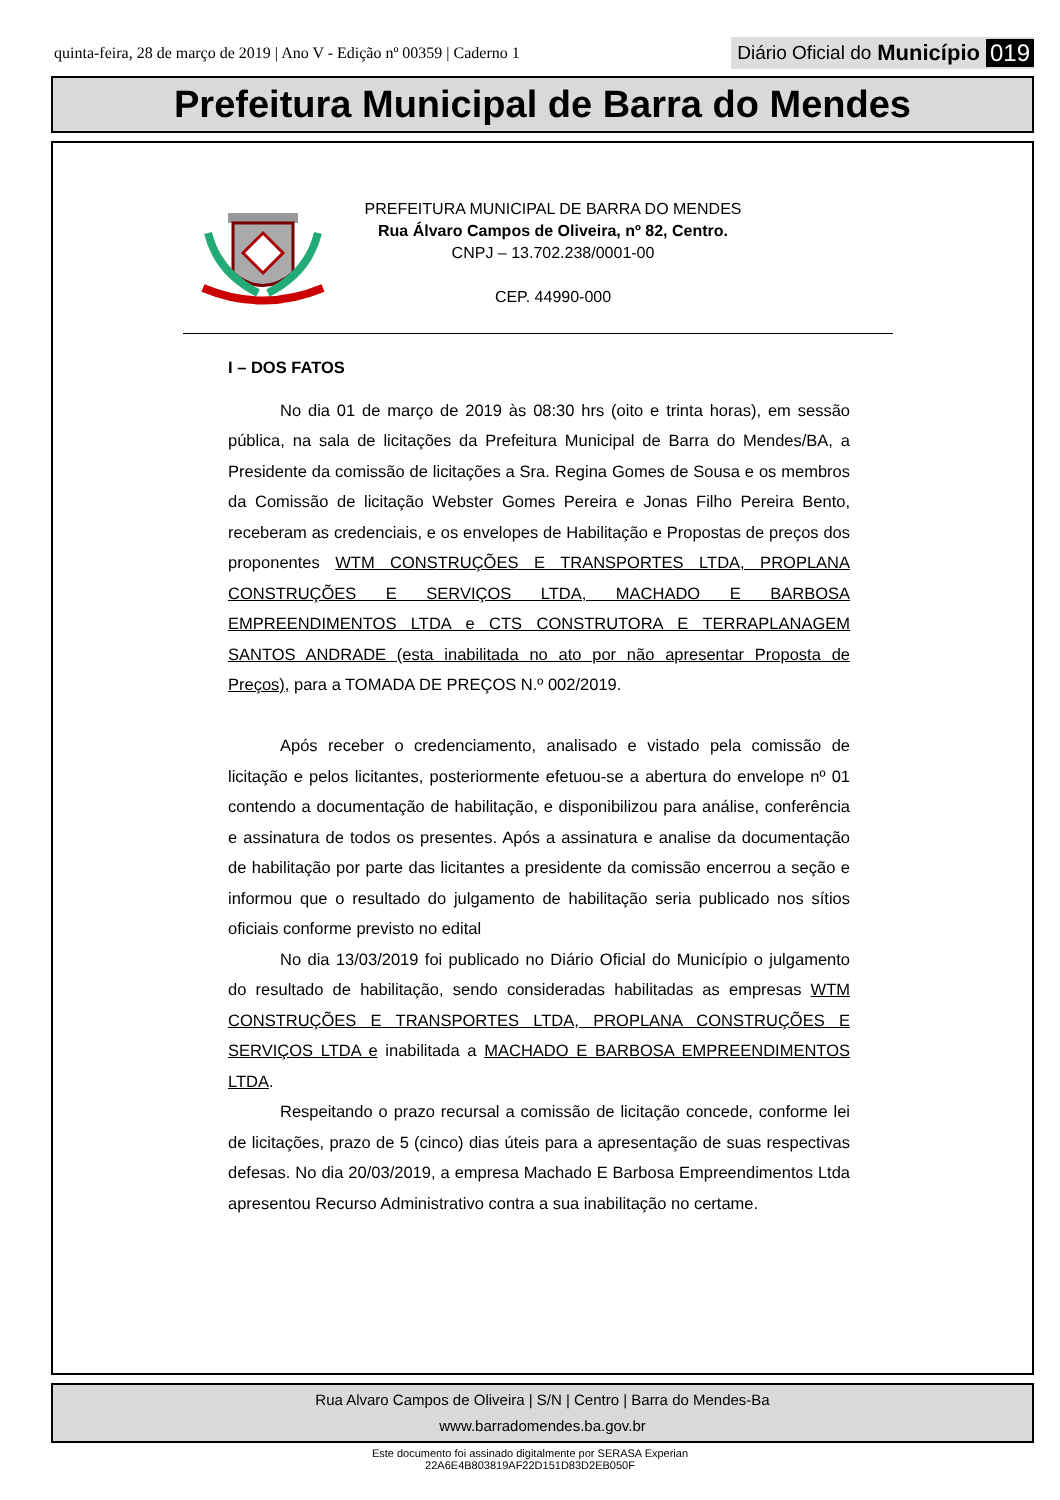quinta-feira, 28 de março de 2019 | Ano V - Edição nº 00359 | Caderno 1
Diário Oficial do Município 019
Prefeitura Municipal de Barra do Mendes
PREFEITURA MUNICIPAL DE BARRA DO MENDES
Rua Álvaro Campos de Oliveira, nº 82, Centro.
CNPJ – 13.702.238/0001-00
CEP. 44990-000
I – DOS FATOS
No dia 01 de março de 2019 às 08:30 hrs (oito e trinta horas), em sessão pública, na sala de licitações da Prefeitura Municipal de Barra do Mendes/BA, a Presidente da comissão de licitações a Sra. Regina Gomes de Sousa e os membros da Comissão de licitação Webster Gomes Pereira e Jonas Filho Pereira Bento, receberam as credenciais, e os envelopes de Habilitação e Propostas de preços dos proponentes WTM CONSTRUÇÕES E TRANSPORTES LTDA, PROPLANA CONSTRUÇÕES E SERVIÇOS LTDA, MACHADO E BARBOSA EMPREENDIMENTOS LTDA e CTS CONSTRUTORA E TERRAPLANAGEM SANTOS ANDRADE (esta inabilitada no ato por não apresentar Proposta de Preços), para a TOMADA DE PREÇOS N.º 002/2019.
Após receber o credenciamento, analisado e vistado pela comissão de licitação e pelos licitantes, posteriormente efetuou-se a abertura do envelope nº 01 contendo a documentação de habilitação, e disponibilizou para análise, conferência e assinatura de todos os presentes. Após a assinatura e analise da documentação de habilitação por parte das licitantes a presidente da comissão encerrou a seção e informou que o resultado do julgamento de habilitação seria publicado nos sítios oficiais conforme previsto no edital
No dia 13/03/2019 foi publicado no Diário Oficial do Município o julgamento do resultado de habilitação, sendo consideradas habilitadas as empresas WTM CONSTRUÇÕES E TRANSPORTES LTDA, PROPLANA CONSTRUÇÕES E SERVIÇOS LTDA e inabilitada a MACHADO E BARBOSA EMPREENDIMENTOS LTDA.
Respeitando o prazo recursal a comissão de licitação concede, conforme lei de licitações, prazo de 5 (cinco) dias úteis para a apresentação de suas respectivas defesas. No dia 20/03/2019, a empresa Machado E Barbosa Empreendimentos Ltda apresentou Recurso Administrativo contra a sua inabilitação no certame.
Rua Alvaro Campos de Oliveira | S/N | Centro | Barra do Mendes-Ba
www.barradomendes.ba.gov.br
Este documento foi assinado digitalmente por SERASA Experian
22A6E4B803819AF22D151D83D2EB050F